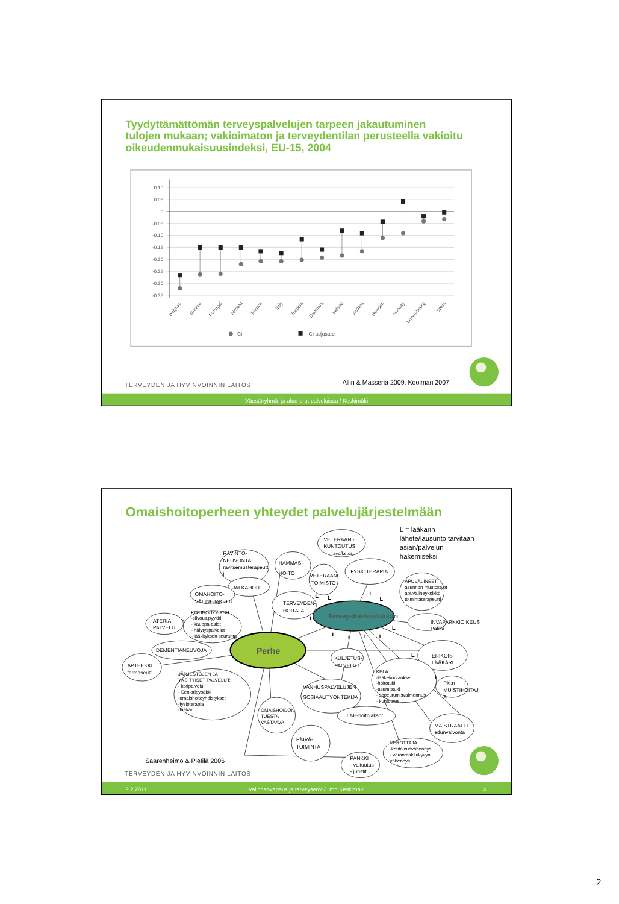Tyydyttämättömän terveyspalvelujen tarpeen jakautuminen tulojen mukaan; vakioimaton ja terveydentilan perusteella vakioitu oikeudenmukaisuusindeksi, EU-15, 2004
0.10
0.05
0
-0.05
-0.10
-0.15
-0.20
-0.25
-0.30
-0.35
Belgium
Greece
Portugal
Finland
France
Italy
Estonia
Denmark
Ireland
Austria
Sweden
Norway
Luxembourg
Spain
CI
CI adjusted
TERVEYDEN JA HYVINVOINNIN LAITOS
Allin & Masseria 2009, Koolman 2007
Väestöryhmä- ja alue-erot palveluissa / Keskimäki
Omaishoitoperheen yhteydet palvelujärjestelmään
L = lääkärin lähete/lausunto tarvitaan asian/palvelun hakemiseksi
Terveyskeskuslääkäri
Perhe
RAVINTO- NEUVONTA ravitsemusterapeutt i
HAMMAS- HOITO
VETERAANI- KUNTOUTUS avo/laitos
VETERAANI -TOIMISTO
FYSIOTERAPIA
APUVÄLINEET asunnon muutostyöt apuvälineyksikkö toimintaterapeutti
JALKAHOIT
OMAHOITO- VÄLINEJAKELU
TERVEYDEN- HOITAJA
KOTIHOITO/-KSH -siivous,pyykki - kauppa-asiat - hälytyspalvelut - lääkityksen seuranta
ATERIA - PALVELU
DEMENTIANEUVOJA
APTEEKKI farmaseutti
INVAPARKKIOIKEUS Poliisi
ERIKOIS- LÄÄKÄRI
KULJETUS- PALVELUT
KELA: -lääkekorvaukset -hoitotuki -asumistuki - sopeutumisvalmennus - kuntoutus
Pkl:n MUISTIHOITAJ A
JÄRJESTÖJEN JA YKSITYISET PALVELUT: - kotipalvelu - Senioripysäkki -omaishoitoyhdistykset -fysioterapia -lääkärit
VANHUSPALVELUJEN SOSIAALITYONTEKIJÄ
OMAISHOIDON TUESTA VASTAAVA
LAH-hoitojaksot
MAISTRAATTI edunvalvonta
PÄIVÄ- TOIMINTA
VEROTTAJA: -kotitalousvähennys - veronmaksukyvyn vähennys
PANKKI - valtuutus - juristit
L
L
L
L
L
L
L
L
L
L
L
L
Saarenheimo & Pietilä 2006
TERVEYDEN JA HYVINVOINNIN LAITOS
9.2.2011
Valinnanvapaus ja terveyserot / Ilmo Keskimäki
4
2